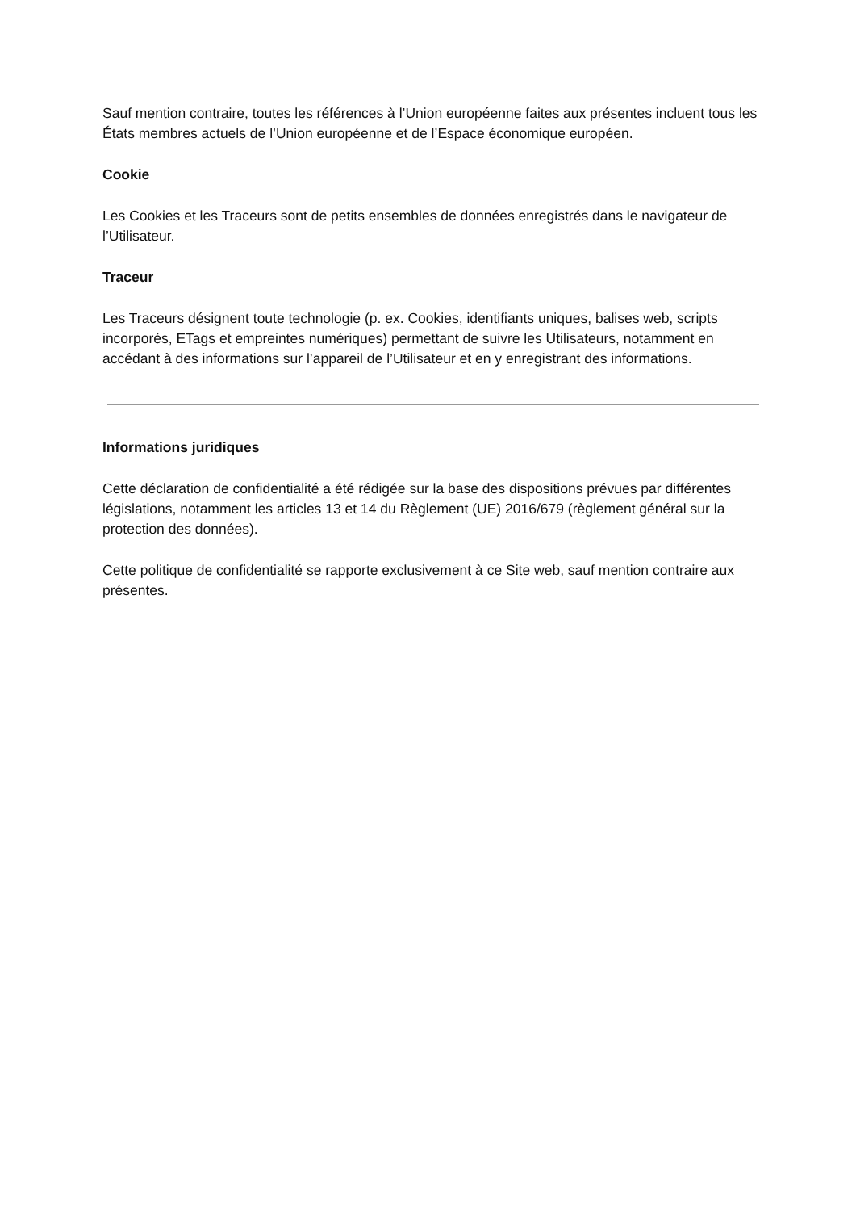Sauf mention contraire, toutes les références à l’Union européenne faites aux présentes incluent tous les États membres actuels de l’Union européenne et de l’Espace économique européen.
Cookie
Les Cookies et les Traceurs sont de petits ensembles de données enregistrés dans le navigateur de l’Utilisateur.
Traceur
Les Traceurs désignent toute technologie (p. ex. Cookies, identifiants uniques, balises web, scripts incorporés, ETags et empreintes numériques) permettant de suivre les Utilisateurs, notamment en accédant à des informations sur l’appareil de l’Utilisateur et en y enregistrant des informations.
Informations juridiques
Cette déclaration de confidentialité a été rédigée sur la base des dispositions prévues par différentes législations, notamment les articles 13 et 14 du Règlement (UE) 2016/679 (règlement général sur la protection des données).
Cette politique de confidentialité se rapporte exclusivement à ce Site web, sauf mention contraire aux présentes.